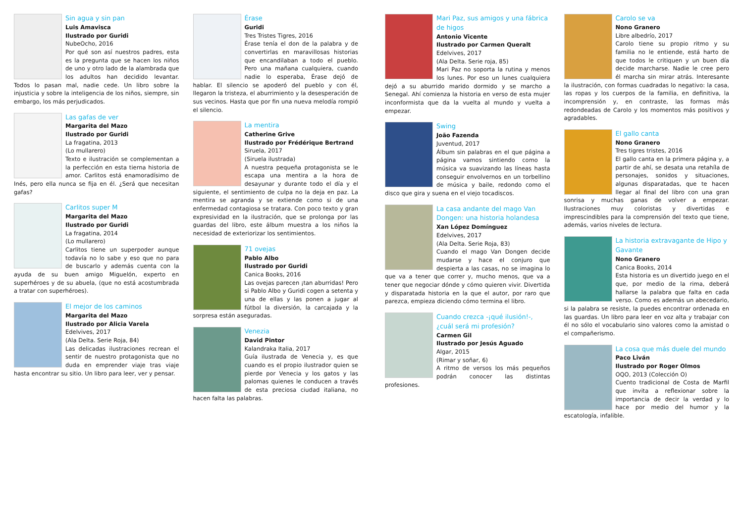Sin agua y sin pan
Luis Amavisca
Ilustrado por Guridi
NubeOcho, 2016
Por qué son así nuestros padres, esta es la pregunta que se hacen los niños de uno y otro lado de la alambrada que los adultos han decidido levantar. Todos lo pasan mal, nadie cede. Un libro sobre la injusticia y sobre la inteligencia de los niños, siempre, sin embargo, los más perjudicados.
Las gafas de ver
Margarita del Mazo
Ilustrado por Guridi
La fragatina, 2013
(Lo mullarero)
Texto e ilustración se complementan a la perfección en esta tierna historia de amor. Carlitos está enamoradísimo de Inés, pero ella nunca se fija en él. ¿Será que necesitan gafas?
Carlitos super M
Margarita del Mazo
Ilustrado por Guridi
La fragatina, 2014
(Lo mullarero)
Carlitos tiene un superpoder aunque todavía no lo sabe y eso que no para de buscarlo y además cuenta con la ayuda de su buen amigo Miguelón, experto en superhéroes y de su abuela, (que no está acostumbrada a tratar con superhéroes).
El mejor de los caminos
Margarita del Mazo
Ilustrado por Alicia Varela
Edelvives, 2017
(Ala Delta. Serie Roja, 84)
Las delicadas ilustraciones recrean el sentir de nuestro protagonista que no duda en emprender viaje tras viaje hasta encontrar su sitio. Un libro para leer, ver y pensar.
Érase
Guridi
Tres Tristes Tigres, 2016
Érase tenía el don de la palabra y de convertirlas en maravillosas historias que encandilaban a todo el pueblo. Pero una mañana cualquiera, cuando nadie lo esperaba, Érase dejó de hablar. El silencio se apoderó del pueblo y con él, llegaron la tristeza, el aburrimiento y la desesperación de sus vecinos. Hasta que por fin una nueva melodía rompió el silencio.
La mentira
Catherine Grive
Ilustrado por Frédérique Bertrand
Siruela, 2017
(Siruela ilustrada)
A nuestra pequeña protagonista se le escapa una mentira a la hora de desayunar y durante todo el día y el siguiente, el sentimiento de culpa no la deja en paz. La mentira se agranda y se extiende como si de una enfermedad contagiosa se tratara. Con poco texto y gran expresividad en la ilustración, que se prolonga por las guardas del libro, este álbum muestra a los niños la necesidad de exteriorizar los sentimientos.
71 ovejas
Pablo Albo
Ilustrado por Guridi
Canica Books, 2016
Las ovejas parecen ¡tan aburridas! Pero si Pablo Albo y Guridi cogen a setenta y una de ellas y las ponen a jugar al fútbol la diversión, la carcajada y la sorpresa están aseguradas.
Venezia
David Pintor
Kalandraka Italia, 2017
Guía ilustrada de Venecia y, es que cuando es el propio ilustrador quien se pierde por Venecia y los gatos y las palomas quienes le conducen a través de esta preciosa ciudad italiana, no hacen falta las palabras.
Mari Paz, sus amigos y una fábrica de higos
Antonio Vicente
Ilustrado por Carmen Queralt
Edelvives, 2017
(Ala Delta. Serie roja, 85)
Mari Paz no soporta la rutina y menos los lunes. Por eso un lunes cualquiera dejó a su aburrido marido dormido y se marcho a Senegal. Ahí comienza la historia en verso de esta mujer inconformista que da la vuelta al mundo y vuelta a empezar.
Swing
João Fazenda
Juventud, 2017
Álbum sin palabras en el que página a página vamos sintiendo como la música va suavizando las líneas hasta conseguir envolvernos en un torbellino de música y baile, redondo como el disco que gira y suena en el viejo tocadiscos.
La casa andante del mago Van Dongen: una historia holandesa
Xan López Domínguez
Edelvives, 2017
(Ala Delta. Serie Roja, 83)
Cuando el mago Van Dongen decide mudarse y hace el conjuro que despierta a las casas, no se imagina lo que va a tener que correr y, mucho menos, que va a tener que negociar dónde y cómo quieren vivir. Divertida y disparatada historia en la que el autor, por raro que parezca, empieza diciendo cómo termina el libro.
Cuando crezca -¡qué ilusión!-, ¿cuál será mi profesión?
Carmen Gil
Ilustrado por Jesús Aguado
Algar, 2015
(Rimar y soñar, 6)
A ritmo de versos los más pequeños podrán conocer las distintas profesiones.
Carolo se va
Nono Granero
Libre albedrío, 2017
Carolo tiene su propio ritmo y su familia no le entiende, está harto de que todos le critiquen y un buen día decide marcharse. Nadie le cree pero él marcha sin mirar atrás. Interesante la ilustración, con formas cuadradas lo negativo: la casa, las ropas y los cuerpos de la familia, en definitiva, la incomprensión y, en contraste, las formas más redondeadas de Carolo y los momentos más positivos y agradables.
El gallo canta
Nono Granero
Tres tigres tristes, 2016
El gallo canta en la primera página y, a partir de ahí, se desata una retahíla de personajes, sonidos y situaciones, algunas disparatadas, que te hacen llegar al final del libro con una gran sonrisa y muchas ganas de volver a empezar. Ilustraciones muy coloristas y divertidas e imprescindibles para la comprensión del texto que tiene, además, varios niveles de lectura.
La historia extravagante de Hipo y Gavante
Nono Granero
Canica Books, 2014
Esta historia es un divertido juego en el que, por medio de la rima, deberá hallarse la palabra que falta en cada verso. Como es además un abecedario, si la palabra se resiste, la puedes encontrar ordenada en las guardas. Un libro para leer en voz alta y trabajar con él no sólo el vocabulario sino valores como la amistad o el compañerismo.
La cosa que más duele del mundo
Paco Liván
Ilustrado por Roger Olmos
OQO, 2013 (Colección O)
Cuento tradicional de Costa de Marfil que invita a reflexionar sobre la importancia de decir la verdad y lo hace por medio del humor y la escatología, infalible.